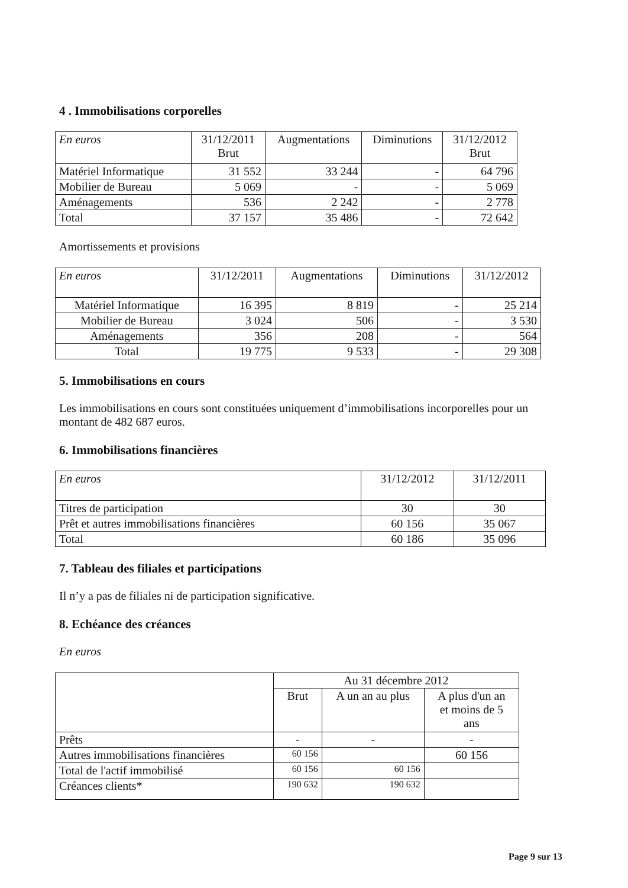4 . Immobilisations corporelles
| En euros | 31/12/2011 Brut | Augmentations | Diminutions | 31/12/2012 Brut |
| --- | --- | --- | --- | --- |
| Matériel Informatique | 31 552 | 33 244 | - | 64 796 |
| Mobilier de Bureau | 5 069 | - | - | 5 069 |
| Aménagements | 536 | 2 242 | - | 2 778 |
| Total | 37 157 | 35 486 | - | 72 642 |
Amortissements et provisions
| En euros | 31/12/2011 | Augmentations | Diminutions | 31/12/2012 |
| --- | --- | --- | --- | --- |
| Matériel Informatique | 16 395 | 8 819 | - | 25 214 |
| Mobilier de Bureau | 3 024 | 506 | - | 3 530 |
| Aménagements | 356 | 208 | - | 564 |
| Total | 19 775 | 9 533 | - | 29 308 |
5. Immobilisations en cours
Les immobilisations en cours sont constituées uniquement d’immobilisations incorporelles pour un montant de 482 687 euros.
6. Immobilisations financières
| En euros | 31/12/2012 | 31/12/2011 |
| --- | --- | --- |
| Titres de participation | 30 | 30 |
| Prêt et autres immobilisations financières | 60 156 | 35 067 |
| Total | 60 186 | 35 096 |
7. Tableau des filiales et participations
Il n’y a pas de filiales ni de participation significative.
8. Echéance des créances
En euros
| | Au 31 décembre 2012 | | |
| | Brut | A un an au plus | A plus d'un an et moins de 5 ans |
| Prêts | - | - | - |
| Autres immobilisations financières | 60 156 | | 60 156 |
| Total de l'actif immobilisé | 60 156 | 60 156 | |
| Créances clients* | 190 632 | 190 632 | |
Page 9 sur 13